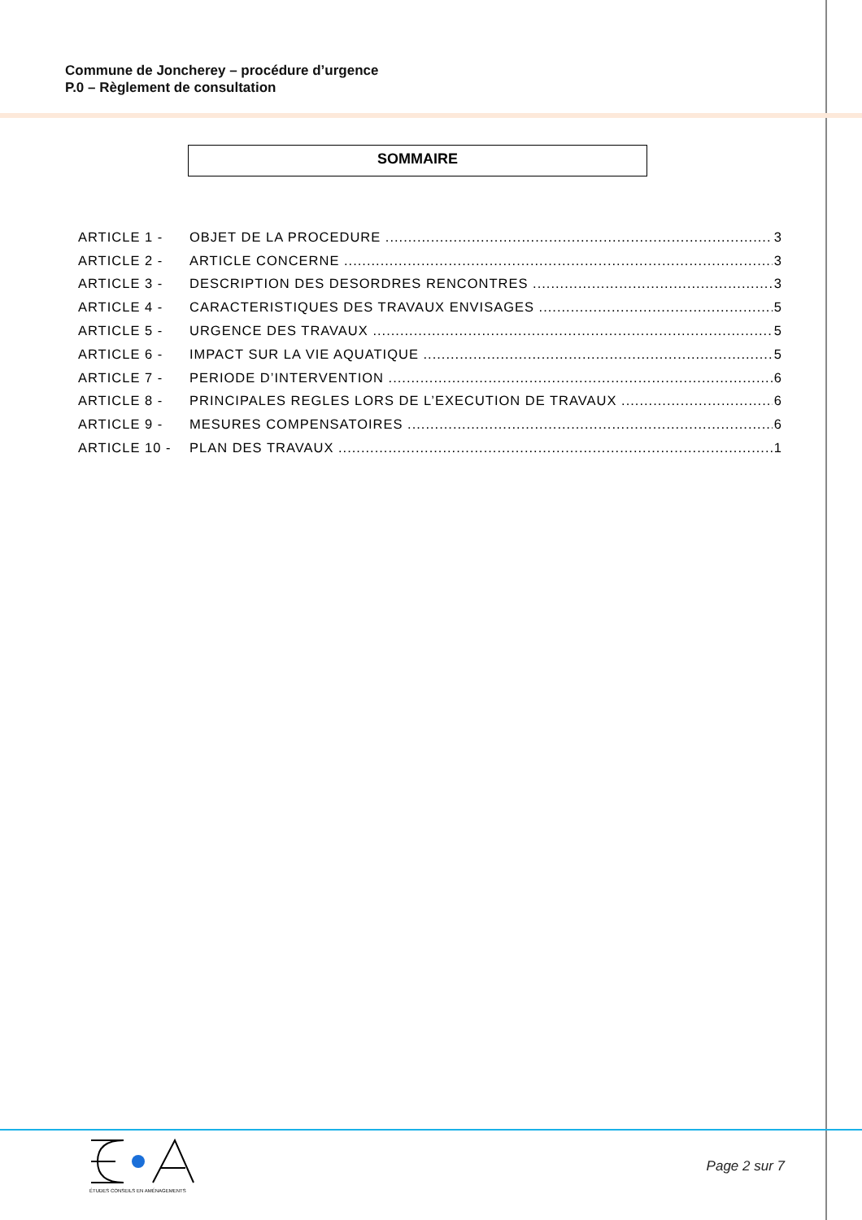Commune de Joncherey – procédure d’urgence
P.0 – Règlement de consultation
SOMMAIRE
ARTICLE 1 - OBJET DE LA PROCEDURE 3
ARTICLE 2 - ARTICLE CONCERNE 3
ARTICLE 3 - DESCRIPTION DES DESORDRES RENCONTRES 3
ARTICLE 4 - CARACTERISTIQUES DES TRAVAUX ENVISAGES 5
ARTICLE 5 - URGENCE DES TRAVAUX 5
ARTICLE 6 - IMPACT SUR LA VIE AQUATIQUE 5
ARTICLE 7 - PERIODE D’INTERVENTION 6
ARTICLE 8 - PRINCIPALES REGLES LORS DE L’EXECUTION DE TRAVAUX 6
ARTICLE 9 - MESURES COMPENSATOIRES 6
ARTICLE 10 - PLAN DES TRAVAUX 1
ÉTUDES CONSEILS EN AMÉNAGEMENTS
Page 2 sur 7